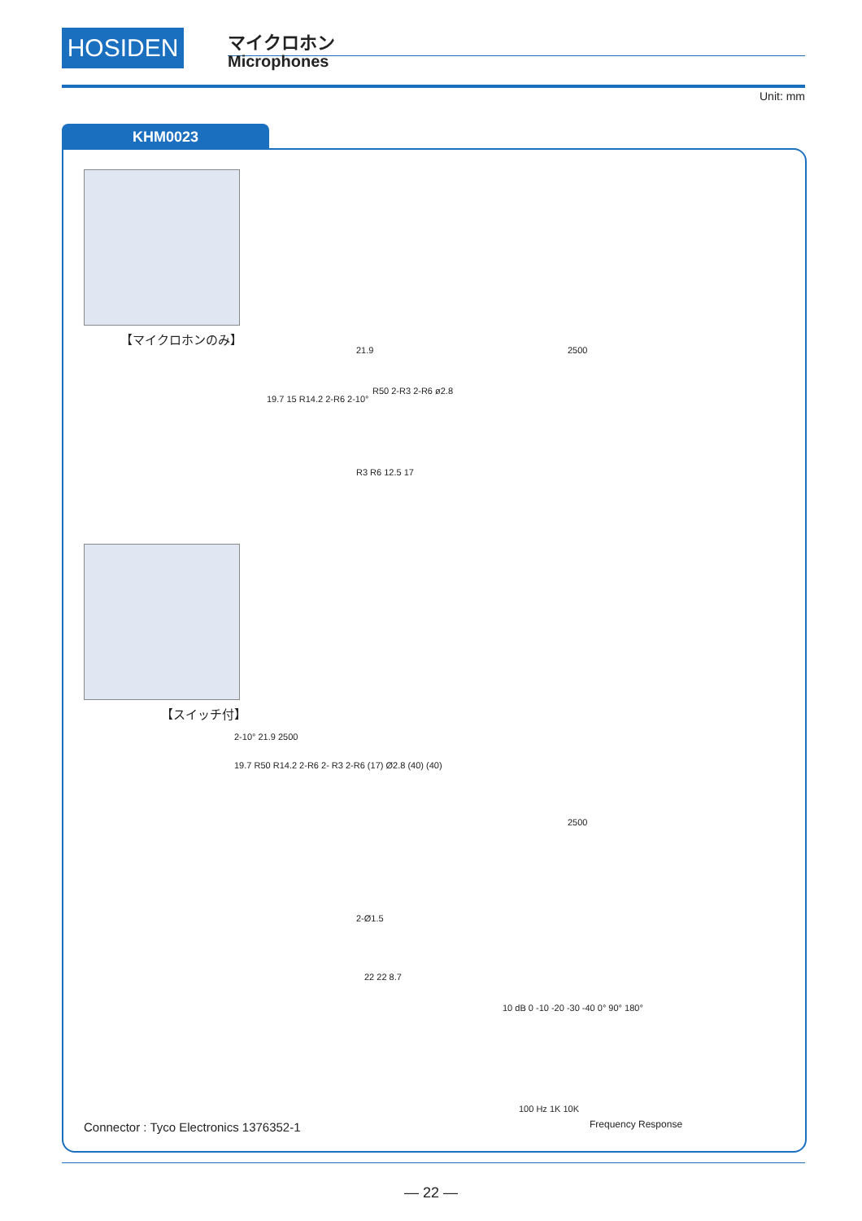HOSIDEN マイクロホン
Microphones
Unit: mm
KHM0023
【マイクロホンのみ】
19.7 15 R14.2 2-R6 2-10°
21.9 2500
R50 2-R3 2-R6 ø2.8
R3 R6 12.5 17
【スイッチ付】
2-10° 21.9 2500
19.7 R50 R14.2 2-R6 2- R3 2-R6 (17) Ø2.8 (40) (40)
2500
2-Ø1.5
22 22 8.7
10 dB 0 -10 -20 -30 -40 0° 90° 180°
100 Hz 1K 10K
Frequency Response
Connector : Tyco Electronics 1376352-1
— 22 —